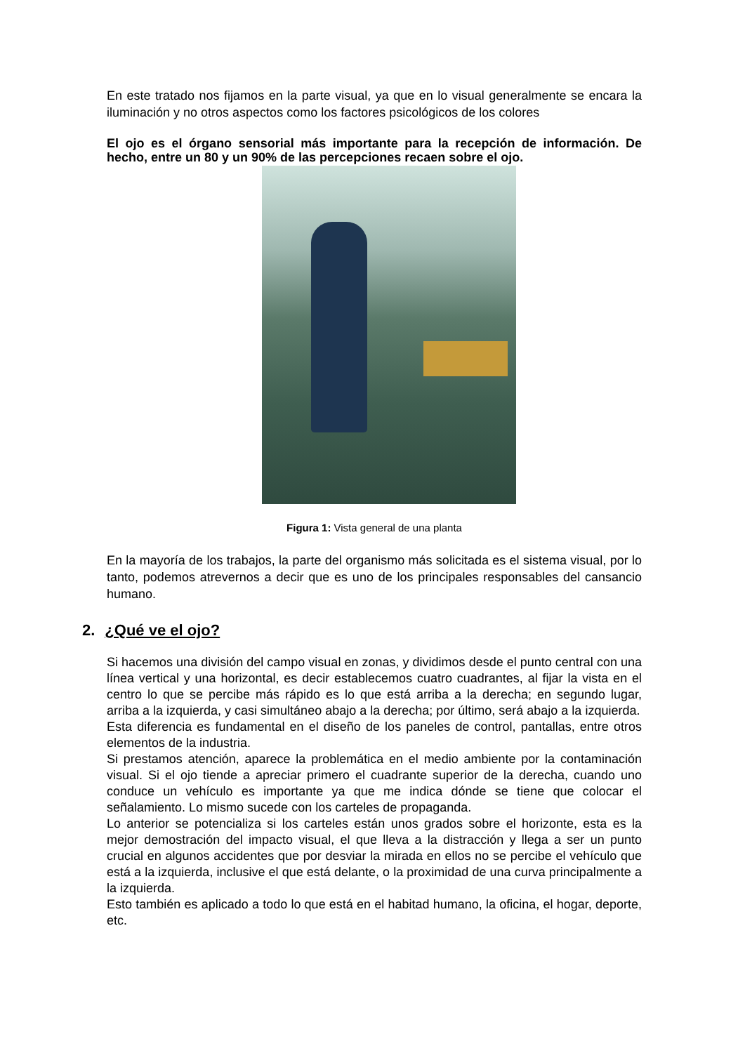En este tratado nos fijamos en la parte visual, ya que en lo visual generalmente se encara la iluminación y no otros aspectos como los factores psicológicos de los colores
El ojo es el órgano sensorial más importante para la recepción de información. De hecho, entre un 80 y un 90% de las percepciones recaen sobre el ojo.
Figura 1: Vista general de una planta
En la mayoría de los trabajos, la parte del organismo más solicitada es el sistema visual, por lo tanto, podemos atrevernos a decir que es uno de los principales responsables del cansancio humano.
2. ¿Qué ve el ojo?
Si hacemos una división del campo visual en zonas, y dividimos desde el punto central con una línea vertical y una horizontal, es decir establecemos cuatro cuadrantes, al fijar la vista en el centro lo que se percibe más rápido es lo que está arriba a la derecha; en segundo lugar, arriba a la izquierda, y casi simultáneo abajo a la derecha; por último, será abajo a la izquierda.
Esta diferencia es fundamental en el diseño de los paneles de control, pantallas, entre otros elementos de la industria.
Si prestamos atención, aparece la problemática en el medio ambiente por la contaminación visual. Si el ojo tiende a apreciar primero el cuadrante superior de la derecha, cuando uno conduce un vehículo es importante ya que me indica dónde se tiene que colocar el señalamiento. Lo mismo sucede con los carteles de propaganda.
Lo anterior se potencializa si los carteles están unos grados sobre el horizonte, esta es la mejor demostración del impacto visual, el que lleva a la distracción y llega a ser un punto crucial en algunos accidentes que por desviar la mirada en ellos no se percibe el vehículo que está a la izquierda, inclusive el que está delante, o la proximidad de una curva principalmente a la izquierda.
Esto también es aplicado a todo lo que está en el habitad humano, la oficina, el hogar, deporte, etc.